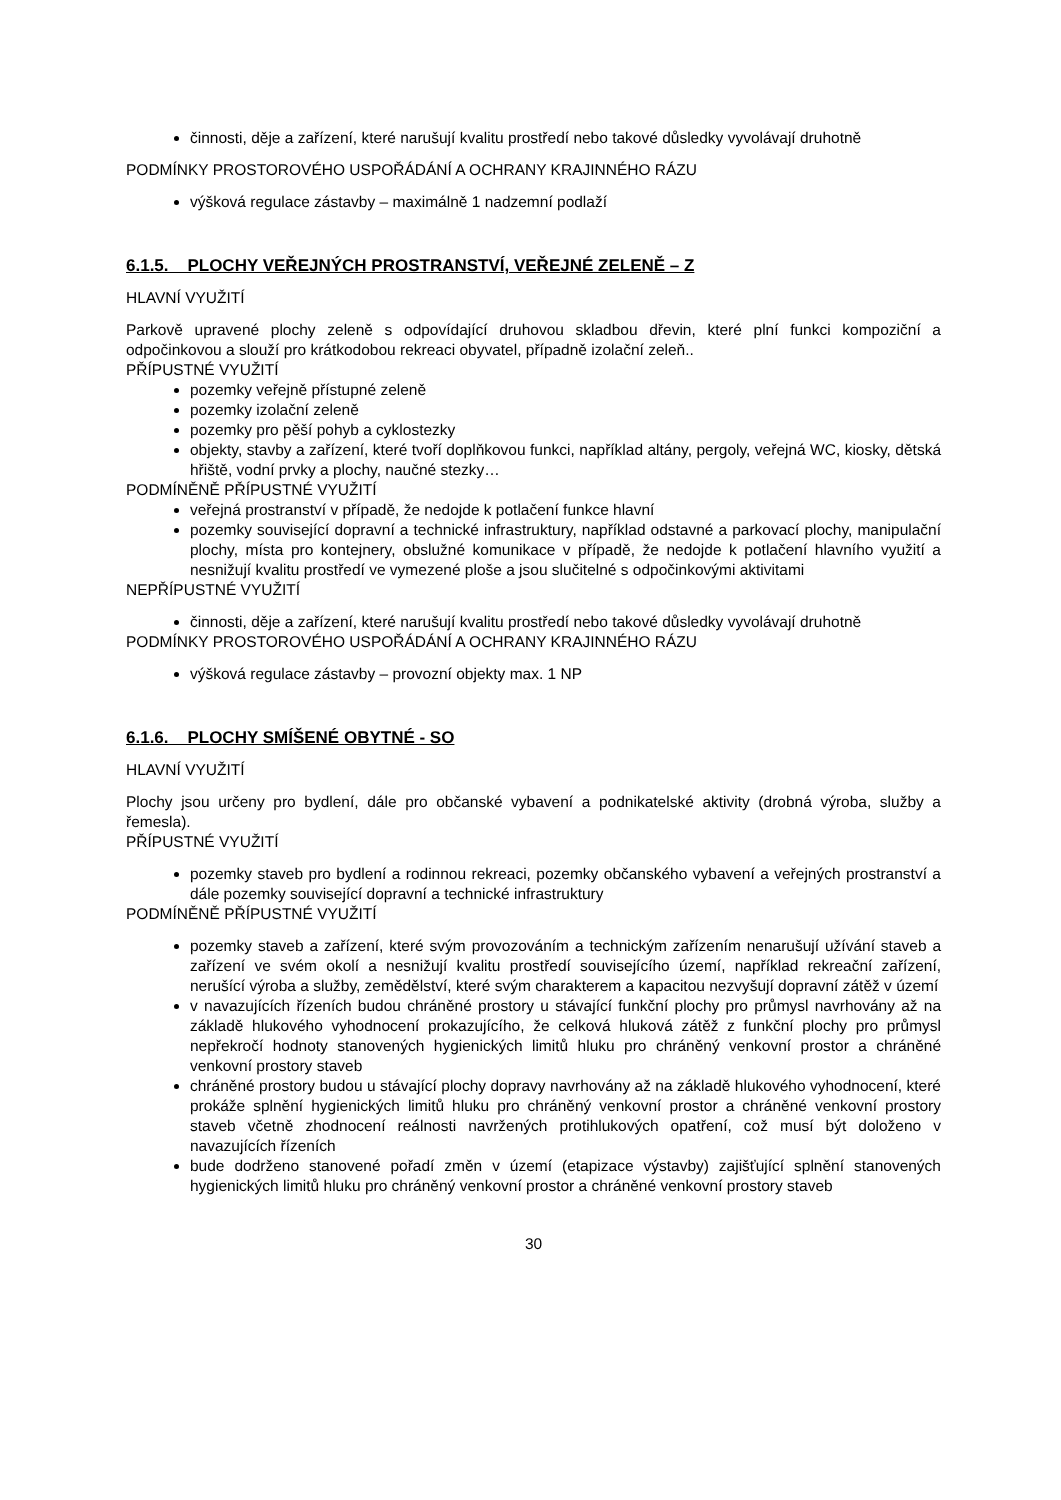činnosti, děje a zařízení, které narušují kvalitu prostředí nebo takové důsledky vyvolávají druhotně
PODMÍNKY PROSTOROVÉHO USPOŘÁDÁNÍ A OCHRANY KRAJINNÉHO RÁZU
výšková regulace zástavby – maximálně 1 nadzemní podlaží
6.1.5. PLOCHY VEŘEJNÝCH PROSTRANSTVÍ, VEŘEJNÉ ZELENĚ – Z
HLAVNÍ VYUŽITÍ
Parkově upravené plochy zeleně s odpovídající druhovou skladbou dřevin, které plní funkci kompoziční a odpočinkovou a slouží pro krátkodobou rekreaci obyvatel, případně izolační zeleň..
PŘÍPUSTNÉ VYUŽITÍ
pozemky veřejně přístupné zeleně
pozemky izolační zeleně
pozemky pro pěší pohyb a cyklostezky
objekty, stavby a zařízení, které tvoří doplňkovou funkci, například altány, pergoly, veřejná WC, kiosky, dětská hřiště, vodní prvky a plochy, naučné stezky…
PODMÍNĚNĚ PŘÍPUSTNÉ VYUŽITÍ
veřejná prostranství v případě, že nedojde k potlačení funkce hlavní
pozemky související dopravní a technické infrastruktury, například odstavné a parkovací plochy, manipulační plochy, místa pro kontejnery, obslužné komunikace v případě, že nedojde k potlačení hlavního využití a nesnižují kvalitu prostředí ve vymezené ploše a jsou slučitelné s odpočinkovými aktivitami
NEPŘÍPUSTNÉ VYUŽITÍ
činnosti, děje a zařízení, které narušují kvalitu prostředí nebo takové důsledky vyvolávají druhotně
PODMÍNKY PROSTOROVÉHO USPOŘÁDÁNÍ A OCHRANY KRAJINNÉHO RÁZU
výšková regulace zástavby – provozní objekty max. 1 NP
6.1.6. PLOCHY SMÍŠENÉ OBYTNÉ - SO
HLAVNÍ VYUŽITÍ
Plochy jsou určeny pro bydlení, dále pro občanské vybavení a podnikatelské aktivity (drobná výroba, služby a řemesla).
PŘÍPUSTNÉ VYUŽITÍ
pozemky staveb pro bydlení a rodinnou rekreaci, pozemky občanského vybavení a veřejných prostranství a dále pozemky související dopravní a technické infrastruktury
PODMÍNĚNĚ PŘÍPUSTNÉ VYUŽITÍ
pozemky staveb a zařízení, které svým provozováním a technickým zařízením nenarušují užívání staveb a zařízení ve svém okolí a nesnižují kvalitu prostředí souvisejícího území, například rekreační zařízení, nerušící výroba a služby, zemědělství, které svým charakterem a kapacitou nezvyšují dopravní zátěž v území
v navazujících řízeních budou chráněné prostory u stávající funkční plochy pro průmysl navrhovány až na základě hlukového vyhodnocení prokazujícího, že celková hluková zátěž z funkční plochy pro průmysl nepřekročí hodnoty stanovených hygienických limitů hluku pro chráněný venkovní prostor a chráněné venkovní prostory staveb
chráněné prostory budou u stávající plochy dopravy navrhovány až na základě hlukového vyhodnocení, které prokáže splnění hygienických limitů hluku pro chráněný venkovní prostor a chráněné venkovní prostory staveb včetně zhodnocení reálnosti navržených protihlukových opatření, což musí být doloženo v navazujících řízeních
bude dodrženo stanovené pořadí změn v území (etapizace výstavby) zajišťující splnění stanovených hygienických limitů hluku pro chráněný venkovní prostor a chráněné venkovní prostory staveb
30